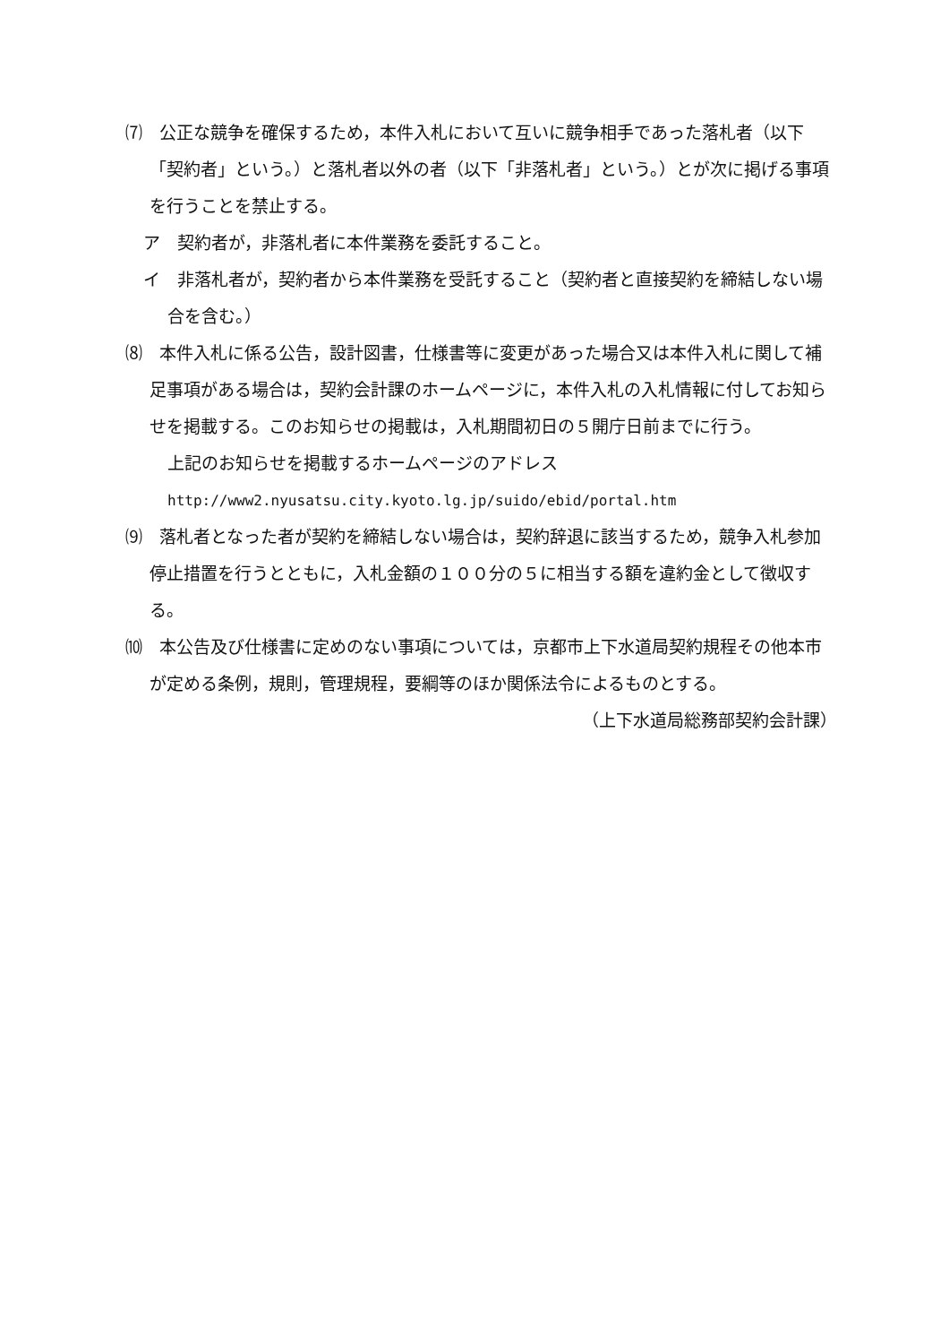⑺　公正な競争を確保するため，本件入札において互いに競争相手であった落札者（以下「契約者」という。）と落札者以外の者（以下「非落札者」という。）とが次に掲げる事項を行うことを禁止する。
ア　契約者が，非落札者に本件業務を委託すること。
イ　非落札者が，契約者から本件業務を受託すること（契約者と直接契約を締結しない場合を含む。）
⑻　本件入札に係る公告，設計図書，仕様書等に変更があった場合又は本件入札に関して補足事項がある場合は，契約会計課のホームページに，本件入札の入札情報に付してお知らせを掲載する。このお知らせの掲載は，入札期間初日の５開庁日前までに行う。
上記のお知らせを掲載するホームページのアドレス
http://www2.nyusatsu.city.kyoto.lg.jp/suido/ebid/portal.htm
⑼　落札者となった者が契約を締結しない場合は，契約辞退に該当するため，競争入札参加停止措置を行うとともに，入札金額の１００分の５に相当する額を違約金として徴収する。
⑽　本公告及び仕様書に定めのない事項については，京都市上下水道局契約規程その他本市が定める条例，規則，管理規程，要綱等のほか関係法令によるものとする。
（上下水道局総務部契約会計課）